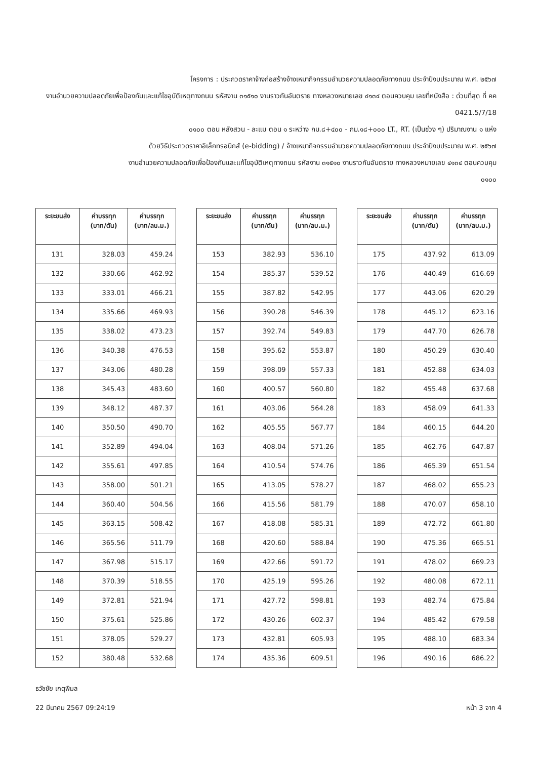โครงการ : ประกวดราคาจ้างก่อสร้างจ้างเหมากิจกรรมอำนวยความปลอดภัยทางถนน ประจำปีงบประมาณ พ.ศ. ๒๕๖๗
งานอำนวยความปลอดภัยเพื่อป้องกันและแก้ไขอุบัติเหตุทางถนน รหัสงาน ๓๑๕๑๐ งานราวกันอันตราย ทางหลวงหมายเลข ๔๑๓๔ ตอนควบคุม เลขที่หนังสือ : ด่วนที่สุด ที่ คค 0421.5/7/18
๐๑๐๐ ตอน หลังสวน - ละแม ตอน ๑ ระหว่าง กม.๘+๔๐๐ - กม.๑๘+๐๐๐ LT., RT. (เป็นช่วง ๆ) ปริมาณงาน ๑ แห่ง
ด้วยวิธีประกวดราคาอิเล็กทรอนิกส์ (e-bidding) / จ้างเหมากิจกรรมอำนวยความปลอดภัยทางถนน ประจำปีงบประมาณ พ.ศ. ๒๕๖๗
งานอำนวยความปลอดภัยเพื่อป้องกันและแก้ไขอุบัติเหตุทางถนน รหัสงาน ๓๑๕๑๐ งานราวกันอันตราย ทางหลวงหมายเลข ๔๑๓๔ ตอนควบคุม
๐๑๐๐
| ระยะขนส่ง | ค่าบรรทุก (บาท/ตัน) | ค่าบรรทุก (บาท/ลบ.ม.) |
| --- | --- | --- |
| 131 | 328.03 | 459.24 |
| 132 | 330.66 | 462.92 |
| 133 | 333.01 | 466.21 |
| 134 | 335.66 | 469.93 |
| 135 | 338.02 | 473.23 |
| 136 | 340.38 | 476.53 |
| 137 | 343.06 | 480.28 |
| 138 | 345.43 | 483.60 |
| 139 | 348.12 | 487.37 |
| 140 | 350.50 | 490.70 |
| 141 | 352.89 | 494.04 |
| 142 | 355.61 | 497.85 |
| 143 | 358.00 | 501.21 |
| 144 | 360.40 | 504.56 |
| 145 | 363.15 | 508.42 |
| 146 | 365.56 | 511.79 |
| 147 | 367.98 | 515.17 |
| 148 | 370.39 | 518.55 |
| 149 | 372.81 | 521.94 |
| 150 | 375.61 | 525.86 |
| 151 | 378.05 | 529.27 |
| 152 | 380.48 | 532.68 |
| ระยะขนส่ง | ค่าบรรทุก (บาท/ตัน) | ค่าบรรทุก (บาท/ลบ.ม.) |
| --- | --- | --- |
| 153 | 382.93 | 536.10 |
| 154 | 385.37 | 539.52 |
| 155 | 387.82 | 542.95 |
| 156 | 390.28 | 546.39 |
| 157 | 392.74 | 549.83 |
| 158 | 395.62 | 553.87 |
| 159 | 398.09 | 557.33 |
| 160 | 400.57 | 560.80 |
| 161 | 403.06 | 564.28 |
| 162 | 405.55 | 567.77 |
| 163 | 408.04 | 571.26 |
| 164 | 410.54 | 574.76 |
| 165 | 413.05 | 578.27 |
| 166 | 415.56 | 581.79 |
| 167 | 418.08 | 585.31 |
| 168 | 420.60 | 588.84 |
| 169 | 422.66 | 591.72 |
| 170 | 425.19 | 595.26 |
| 171 | 427.72 | 598.81 |
| 172 | 430.26 | 602.37 |
| 173 | 432.81 | 605.93 |
| 174 | 435.36 | 609.51 |
| ระยะขนส่ง | ค่าบรรทุก (บาท/ตัน) | ค่าบรรทุก (บาท/ลบ.ม.) |
| --- | --- | --- |
| 175 | 437.92 | 613.09 |
| 176 | 440.49 | 616.69 |
| 177 | 443.06 | 620.29 |
| 178 | 445.12 | 623.16 |
| 179 | 447.70 | 626.78 |
| 180 | 450.29 | 630.40 |
| 181 | 452.88 | 634.03 |
| 182 | 455.48 | 637.68 |
| 183 | 458.09 | 641.33 |
| 184 | 460.15 | 644.20 |
| 185 | 462.76 | 647.87 |
| 186 | 465.39 | 651.54 |
| 187 | 468.02 | 655.23 |
| 188 | 470.07 | 658.10 |
| 189 | 472.72 | 661.80 |
| 190 | 475.36 | 665.51 |
| 191 | 478.02 | 669.23 |
| 192 | 480.08 | 672.11 |
| 193 | 482.74 | 675.84 |
| 194 | 485.42 | 679.58 |
| 195 | 488.10 | 683.34 |
| 196 | 490.16 | 686.22 |
ธวัชชัย เกตุพิมล
22 มีนาคม 2567 09:24:19 หน้า 3 จาก 4